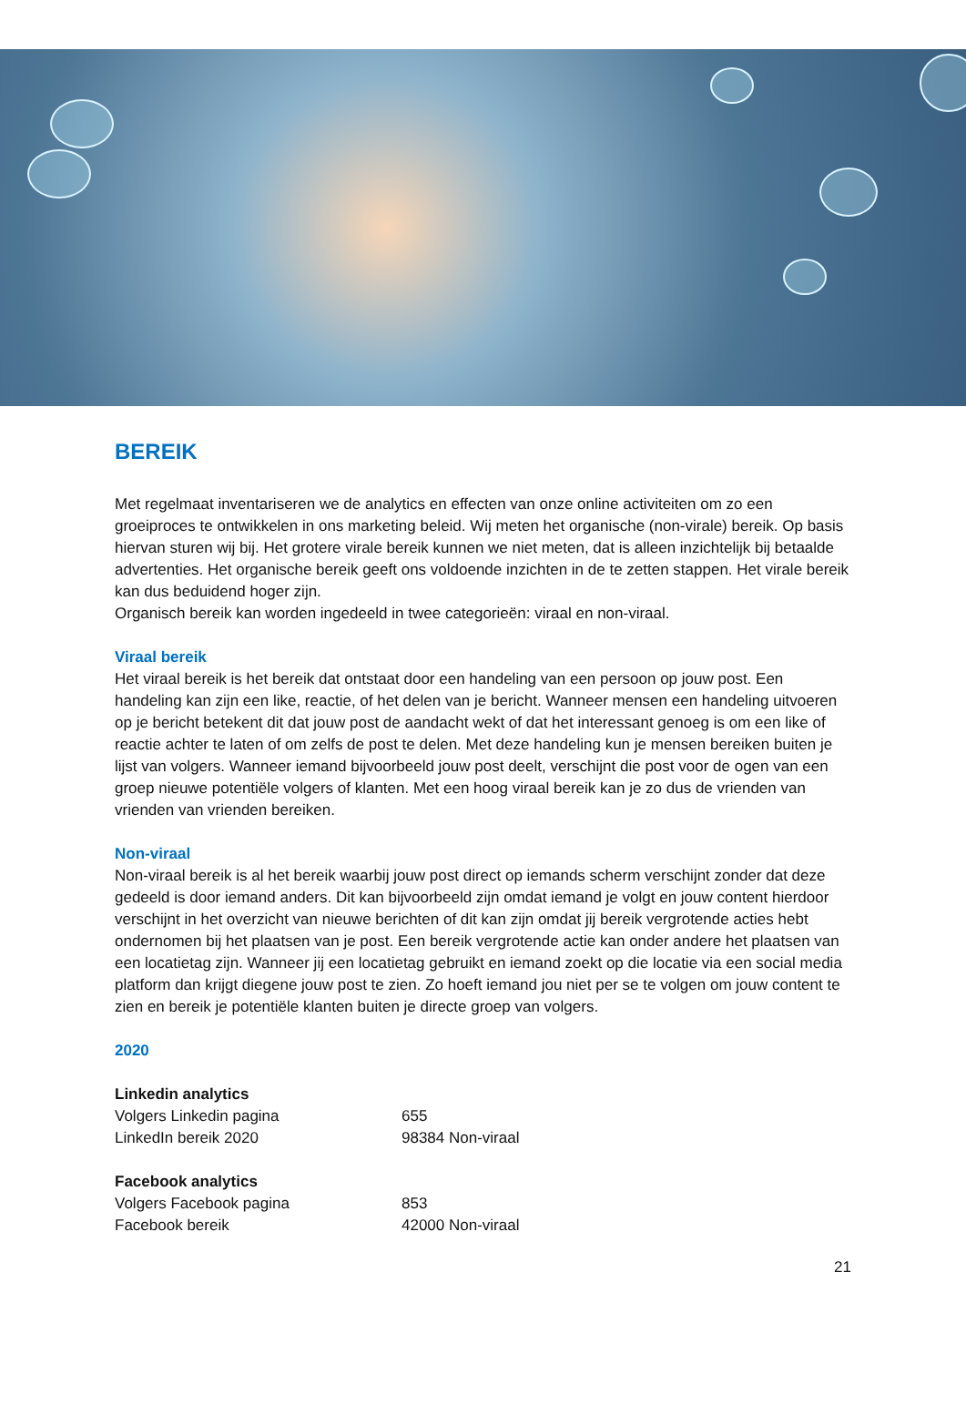BEREIK
Met regelmaat inventariseren we de analytics en effecten van onze online activiteiten om zo een groeiproces te ontwikkelen in ons marketing beleid. Wij meten het organische (non-virale) bereik. Op basis hiervan sturen wij bij. Het grotere virale bereik kunnen we niet meten, dat is alleen inzichtelijk bij betaalde advertenties. Het organische bereik geeft ons voldoende inzichten in de te zetten stappen. Het virale bereik kan dus beduidend hoger zijn.
Organisch bereik kan worden ingedeeld in twee categorieën: viraal en non-viraal.
Viraal bereik
Het viraal bereik is het bereik dat ontstaat door een handeling van een persoon op jouw post. Een handeling kan zijn een like, reactie, of het delen van je bericht. Wanneer mensen een handeling uitvoeren op je bericht betekent dit dat jouw post de aandacht wekt of dat het interessant genoeg is om een like of reactie achter te laten of om zelfs de post te delen. Met deze handeling kun je mensen bereiken buiten je lijst van volgers. Wanneer iemand bijvoorbeeld jouw post deelt, verschijnt die post voor de ogen van een groep nieuwe potentiële volgers of klanten. Met een hoog viraal bereik kan je zo dus de vrienden van vrienden van vrienden bereiken.
Non-viraal
Non-viraal bereik is al het bereik waarbij jouw post direct op iemands scherm verschijnt zonder dat deze gedeeld is door iemand anders. Dit kan bijvoorbeeld zijn omdat iemand je volgt en jouw content hierdoor verschijnt in het overzicht van nieuwe berichten of dit kan zijn omdat jij bereik vergrotende acties hebt ondernomen bij het plaatsen van je post. Een bereik vergrotende actie kan onder andere het plaatsen van een locatietag zijn. Wanneer jij een locatietag gebruikt en iemand zoekt op die locatie via een social media platform dan krijgt diegene jouw post te zien. Zo hoeft iemand jou niet per se te volgen om jouw content te zien en bereik je potentiële klanten buiten je directe groep van volgers.
2020
| Linkedin analytics | |
| Volgers Linkedin pagina | 655 |
| LinkedIn bereik 2020 | 98384 Non-viraal |
| Facebook analytics | |
| Volgers Facebook pagina | 853 |
| Facebook bereik | 42000 Non-viraal |
21